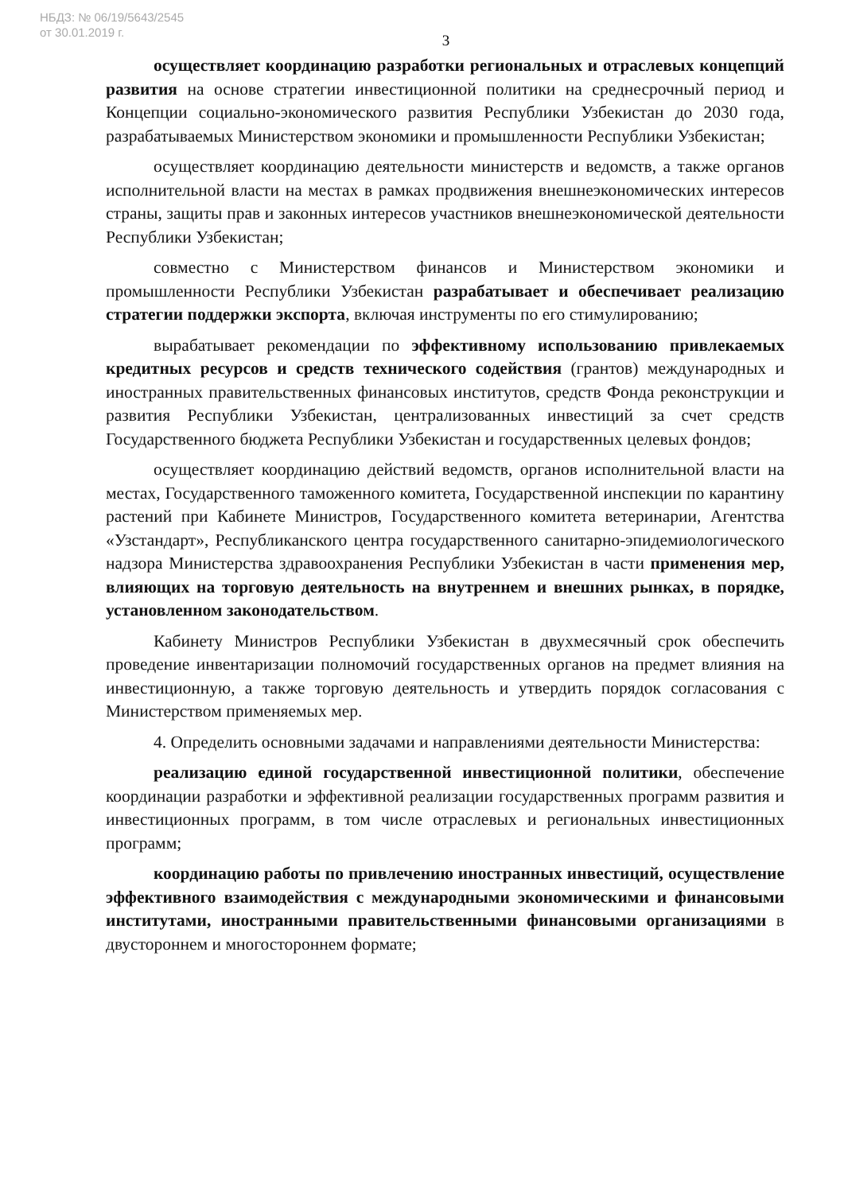НБДЗ: № 06/19/5643/2545
от 30.01.2019 г.
3
осуществляет координацию разработки региональных и отраслевых концепций развития на основе стратегии инвестиционной политики на среднесрочный период и Концепции социально-экономического развития Республики Узбекистан до 2030 года, разрабатываемых Министерством экономики и промышленности Республики Узбекистан;
осуществляет координацию деятельности министерств и ведомств, а также органов исполнительной власти на местах в рамках продвижения внешнеэкономических интересов страны, защиты прав и законных интересов участников внешнеэкономической деятельности Республики Узбекистан;
совместно с Министерством финансов и Министерством экономики и промышленности Республики Узбекистан разрабатывает и обеспечивает реализацию стратегии поддержки экспорта, включая инструменты по его стимулированию;
вырабатывает рекомендации по эффективному использованию привлекаемых кредитных ресурсов и средств технического содействия (грантов) международных и иностранных правительственных финансовых институтов, средств Фонда реконструкции и развития Республики Узбекистан, централизованных инвестиций за счет средств Государственного бюджета Республики Узбекистан и государственных целевых фондов;
осуществляет координацию действий ведомств, органов исполнительной власти на местах, Государственного таможенного комитета, Государственной инспекции по карантину растений при Кабинете Министров, Государственного комитета ветеринарии, Агентства «Узстандарт», Республиканского центра государственного санитарно-эпидемиологического надзора Министерства здравоохранения Республики Узбекистан в части применения мер, влияющих на торговую деятельность на внутреннем и внешних рынках, в порядке, установленном законодательством.
Кабинету Министров Республики Узбекистан в двухмесячный срок обеспечить проведение инвентаризации полномочий государственных органов на предмет влияния на инвестиционную, а также торговую деятельность и утвердить порядок согласования с Министерством применяемых мер.
4. Определить основными задачами и направлениями деятельности Министерства:
реализацию единой государственной инвестиционной политики, обеспечение координации разработки и эффективной реализации государственных программ развития и инвестиционных программ, в том числе отраслевых и региональных инвестиционных программ;
координацию работы по привлечению иностранных инвестиций, осуществление эффективного взаимодействия с международными экономическими и финансовыми институтами, иностранными правительственными финансовыми организациями в двустороннем и многостороннем формате;